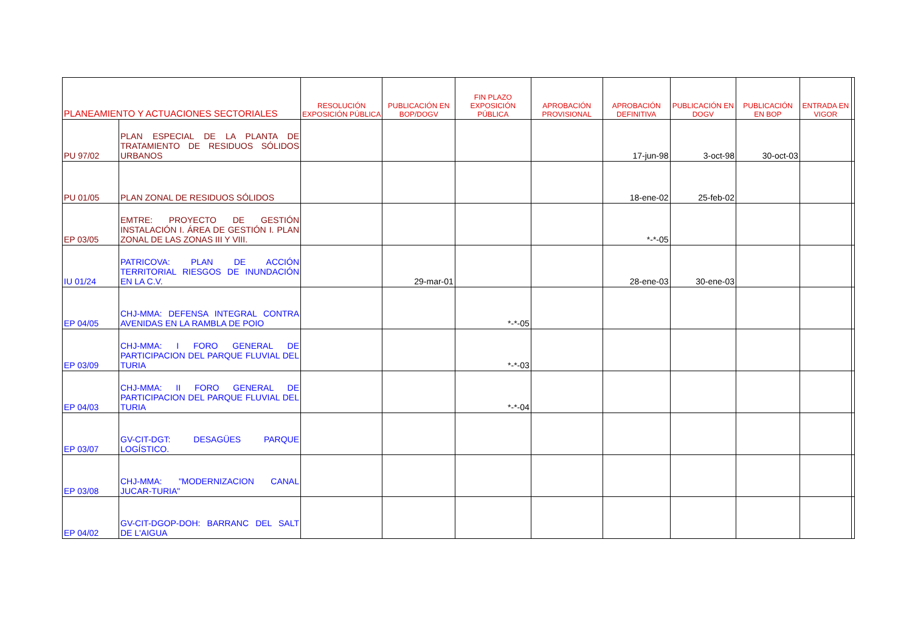| PLANEAMIENTO Y ACTUACIONES SECTORIALES | | RESOLUCIÓN EXPOSICIÓN PÚBLICA | PUBLICACIÓN EN BOP/DOGV | FIN PLAZO EXPOSICIÓN PÚBLICA | APROBACIÓN PROVISIONAL | APROBACIÓN DEFINITIVA | PUBLICACIÓN EN DOGV | PUBLICACIÓN EN BOP | ENTRADA EN VIGOR | |
| --- | --- | --- | --- | --- | --- | --- | --- | --- | --- | --- |
| PU 97/02 | PLAN ESPECIAL DE LA PLANTA DE TRATAMIENTO DE RESIDUOS SÓLIDOS URBANOS | | | | | 17-jun-98 | 3-oct-98 | 30-oct-03 | | |
| PU 01/05 | PLAN ZONAL DE RESIDUOS SÓLIDOS | | | | | 18-ene-02 | 25-feb-02 | | | |
| EP 03/05 | EMTRE: PROYECTO DE GESTIÓN INSTALACIÓN I. ÁREA DE GESTIÓN I. PLAN ZONAL DE LAS ZONAS III Y VIII. | | | | | *-*-05 | | | | |
| IU 01/24 | PATRICOVA: PLAN DE ACCIÓN TERRITORIAL RIESGOS DE INUNDACIÓN EN LA C.V. | | 29-mar-01 | | | 28-ene-03 | 30-ene-03 | | | |
| EP 04/05 | CHJ-MMA: DEFENSA INTEGRAL CONTRA AVENIDAS EN LA RAMBLA DE POIO | | | *-*-05 | | | | | | |
| EP 03/09 | CHJ-MMA: I FORO GENERAL DE PARTICIPACION DEL PARQUE FLUVIAL DEL TURIA | | | *-*-03 | | | | | | |
| EP 04/03 | CHJ-MMA: II FORO GENERAL DE PARTICIPACION DEL PARQUE FLUVIAL DEL TURIA | | | *-*-04 | | | | | | |
| EP 03/07 | GV-CIT-DGT: DESAGÜES PARQUE LOGÍSTICO. | | | | | | | | | |
| EP 03/08 | CHJ-MMA: "MODERNIZACION CANAL JUCAR-TURIA" | | | | | | | | | |
| EP 04/02 | GV-CIT-DGOP-DOH: BARRANC DEL SALT DE L'AIGUA | | | | | | | | | |